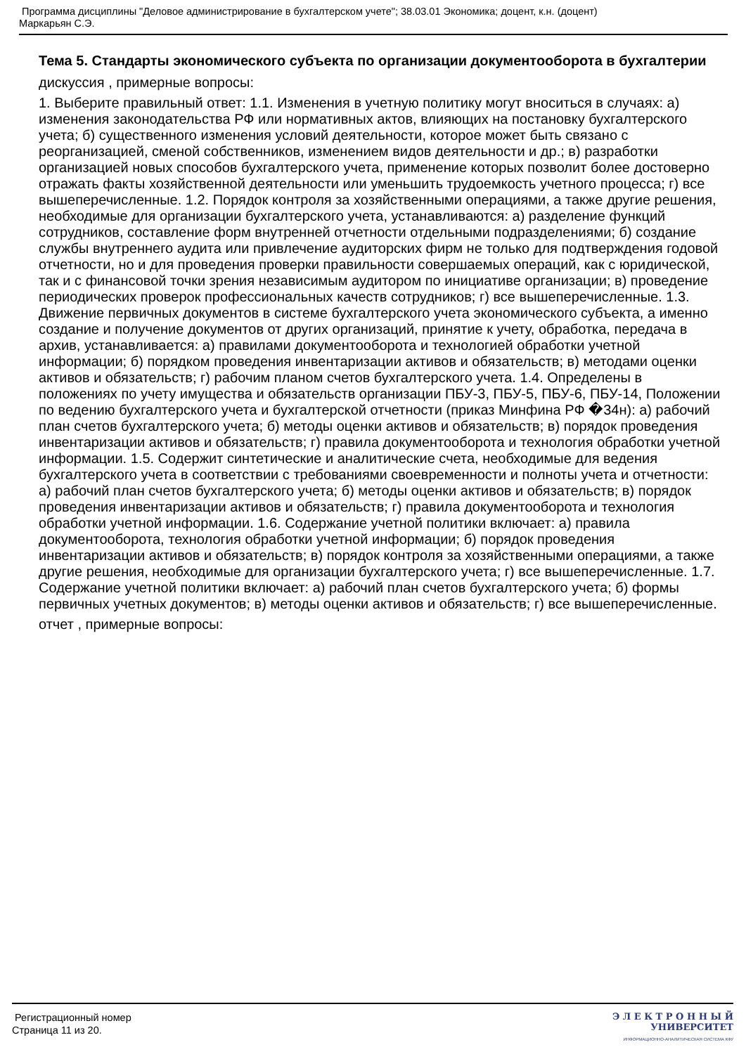Программа дисциплины "Деловое администрирование в бухгалтерском учете"; 38.03.01 Экономика; доцент, к.н. (доцент)
Маркарьян С.Э.
Тема 5. Стандарты экономического субъекта по организации документооборота в бухгалтерии
дискуссия , примерные вопросы:
1. Выберите правильный ответ: 1.1. Изменения в учетную политику могут вноситься в случаях: а) изменения законодательства РФ или нормативных актов, влияющих на постановку бухгалтерского учета; б) существенного изменения условий деятельности, которое может быть связано с реорганизацией, сменой собственников, изменением видов деятельности и др.; в) разработки организацией новых способов бухгалтерского учета, применение которых позволит более достоверно отражать факты хозяйственной деятельности или уменьшить трудоемкость учетного процесса; г) все вышеперечисленные. 1.2. Порядок контроля за хозяйственными операциями, а также другие решения, необходимые для организации бухгалтерского учета, устанавливаются: а) разделение функций сотрудников, составление форм внутренней отчетности отдельными подразделениями; б) создание службы внутреннего аудита или привлечение аудиторских фирм не только для подтверждения годовой отчетности, но и для проведения проверки правильности совершаемых операций, как с юридической, так и с финансовой точки зрения независимым аудитором по инициативе организации; в) проведение периодических проверок профессиональных качеств сотрудников; г) все вышеперечисленные. 1.3. Движение первичных документов в системе бухгалтерского учета экономического субъекта, а именно создание и получение документов от других организаций, принятие к учету, обработка, передача в архив, устанавливается: а) правилами документооборота и технологией обработки учетной информации; б) порядком проведения инвентаризации активов и обязательств; в) методами оценки активов и обязательств; г) рабочим планом счетов бухгалтерского учета. 1.4. Определены в положениях по учету имущества и обязательств организации ПБУ-3, ПБУ-5, ПБУ-6, ПБУ-14, Положении по ведению бухгалтерского учета и бухгалтерской отчетности (приказ Минфина РФ �34н): а) рабочий план счетов бухгалтерского учета; б) методы оценки активов и обязательств; в) порядок проведения инвентаризации активов и обязательств; г) правила документооборота и технология обработки учетной информации. 1.5. Содержит синтетические и аналитические счета, необходимые для ведения бухгалтерского учета в соответствии с требованиями своевременности и полноты учета и отчетности: а) рабочий план счетов бухгалтерского учета; б) методы оценки активов и обязательств; в) порядок проведения инвентаризации активов и обязательств; г) правила документооборота и технология обработки учетной информации. 1.6. Содержание учетной политики включает: а) правила документооборота, технология обработки учетной информации; б) порядок проведения инвентаризации активов и обязательств; в) порядок контроля за хозяйственными операциями, а также другие решения, необходимые для организации бухгалтерского учета; г) все вышеперечисленные. 1.7. Содержание учетной политики включает: а) рабочий план счетов бухгалтерского учета; б) формы первичных учетных документов; в) методы оценки активов и обязательств; г) все вышеперечисленные.
отчет , примерные вопросы:
Регистрационный номер
Страница 11 из 20.
Э Л Е К Т Р О Н Н Ы Й
УНИВЕРСИТЕТ
ИНФОРМАЦИОННО-АНАЛИТИЧЕСКАЯ СИСТЕМА КФУ